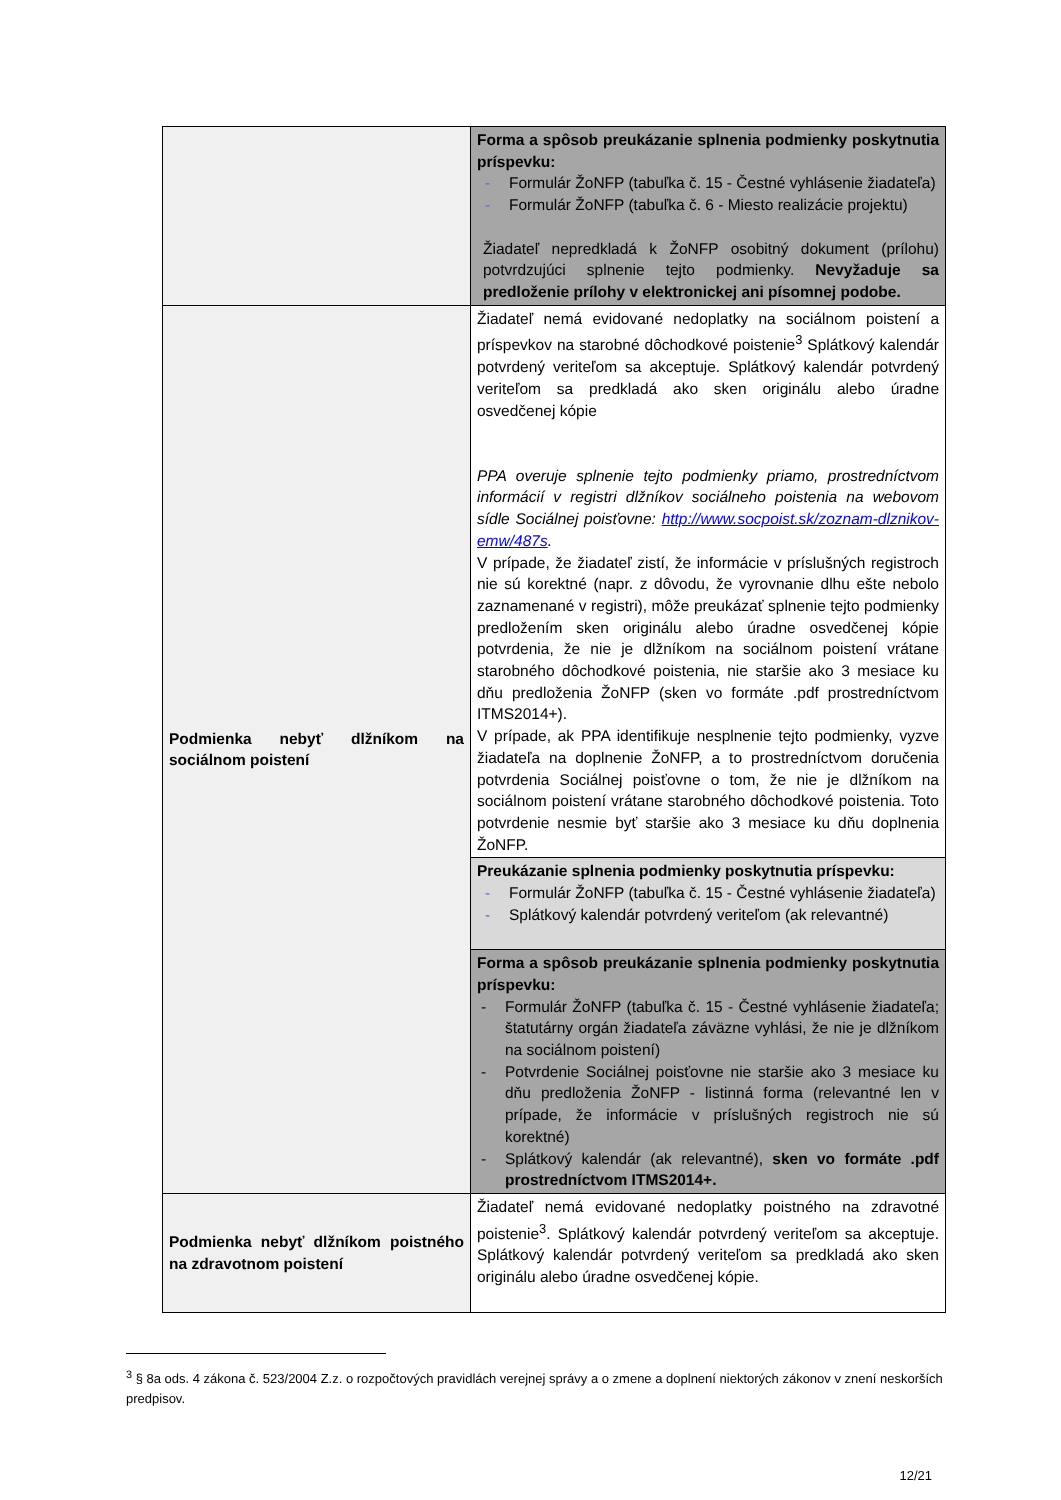| | Forma a spôsob preukázanie splnenia podmienky poskytnutia príspevku: - Formulár ŽoNFP (tabuľka č. 15 - Čestné vyhlásenie žiadateľa) - Formulár ŽoNFP (tabuľka č. 6 - Miesto realizácie projektu) Žiadateľ nepredkladá k ŽoNFP osobitný dokument (prílohu) potvrdzujúci splnenie tejto podmienky. Nevyžaduje sa predloženie prílohy v elektronickej ani písomnej podobe. |
| Podmienka nebyť dlžníkom na sociálnom poistení | Žiadateľ nemá evidované nedoplatky na sociálnom poistení a príspevkov na starobné dôchodkové poistenie<sup>3</sup> Splátkový kalendár potvrdený veriteľom sa akceptuje. Splátkový kalendár potvrdený veriteľom sa predkladá ako sken originálu alebo úradne osvedčenej kópie PPA overuje splnenie tejto podmienky priamo, prostredníctvom informácií v registri dlžníkov sociálneho poistenia na webovom sídle Sociálnej poisťovne: http://www.socpoist.sk/zoznam-dlznikov-emw/487s . V prípade, že žiadateľ zistí, že informácie v príslušných registroch nie sú korektné (napr. z dôvodu, že vyrovnanie dlhu ešte nebolo zaznamenané v registri), môže preukázať splnenie tejto podmienky predložením sken originálu alebo úradne osvedčenej kópie potvrdenia, že nie je dlžníkom na sociálnom poistení vrátane starobného dôchodkové poistenia, nie staršie ako 3 mesiace ku dňu predloženia ŽoNFP (sken vo formáte .pdf prostredníctvom ITMS2014+). V prípade, ak PPA identifikuje nesplnenie tejto podmienky, vyzve žiadateľa na doplnenie ŽoNFP, a to prostredníctvom doručenia potvrdenia Sociálnej poisťovne o tom, že nie je dlžníkom na sociálnom poistení vrátane starobného dôchodkové poistenia. Toto potvrdenie nesmie byť staršie ako 3 mesiace ku dňu doplnenia ŽoNFP. |
| | Preukázanie splnenia podmienky poskytnutia príspevku: - Formulár ŽoNFP (tabuľka č. 15 - Čestné vyhlásenie žiadateľa) - Splátkový kalendár potvrdený veriteľom (ak relevantné) |
| | Forma a spôsob preukázanie splnenia podmienky poskytnutia príspevku: - Formulár ŽoNFP (tabuľka č. 15 - Čestné vyhlásenie žiadateľa; štatutárny orgán žiadateľa záväzne vyhlási, že nie je dlžníkom na sociálnom poistení) - Potvrdenie Sociálnej poisťovne nie staršie ako 3 mesiace ku dňu predloženia ŽoNFP - listinná forma (relevantné len v prípade, že informácie v príslušných registroch nie sú korektné) - Splátkový kalendár (ak relevantné), sken vo formáte .pdf prostredníctvom ITMS2014+. |
| Podmienka nebyť dlžníkom poistného na zdravotnom poistení | Žiadateľ nemá evidované nedoplatky poistného na zdravotné poistenie<sup>3</sup>. Splátkový kalendár potvrdený veriteľom sa akceptuje. Splátkový kalendár potvrdený veriteľom sa predkladá ako sken originálu alebo úradne osvedčenej kópie. |
<sup>3</sup> § 8a ods. 4 zákona č. 523/2004 Z.z. o rozpočtových pravidlách verejnej správy a o zmene a doplnení niektorých zákonov v znení neskorších predpisov.
12/21